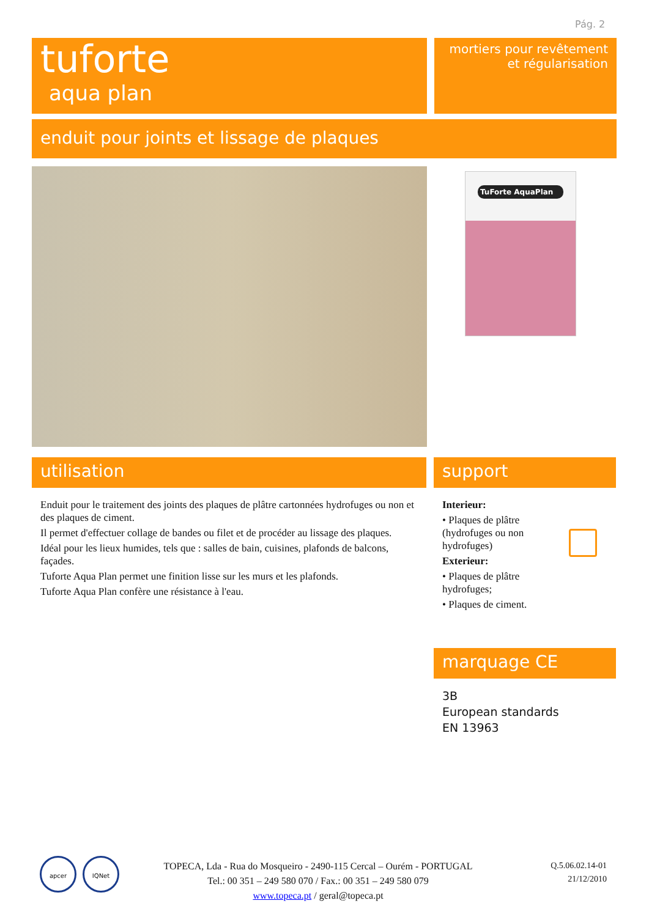Pág. 2
tuforte
aqua plan
mortiers pour revêtement
et régularisation
enduit pour joints et lissage de plaques
TuForte AquaPlan
utilisation support
Enduit pour le traitement des joints des plaques de plâtre cartonnées hydrofuges ou non et des plaques de ciment.
Il permet d'effectuer collage de bandes ou filet et de procéder au lissage des plaques.
Idéal pour les lieux humides, tels que : salles de bain, cuisines, plafonds de balcons, façades.
Tuforte Aqua Plan permet une finition lisse sur les murs et les plafonds.
Tuforte Aqua Plan confère une résistance à l'eau.
Interieur:
• Plaques de plâtre (hydrofuges ou non hydrofuges)
Exterieur:
• Plaques de plâtre hydrofuges;
• Plaques de ciment.
marquage CE
3B
European standards
EN 13963
apcer IQNet
TOPECA, Lda - Rua do Mosqueiro - 2490-115 Cercal – Ourém - PORTUGAL
Tel.: 00 351 – 249 580 070 / Fax.: 00 351 – 249 580 079
www.topeca.pt / geral@topeca.pt
Q.5.06.02.14-01
21/12/2010